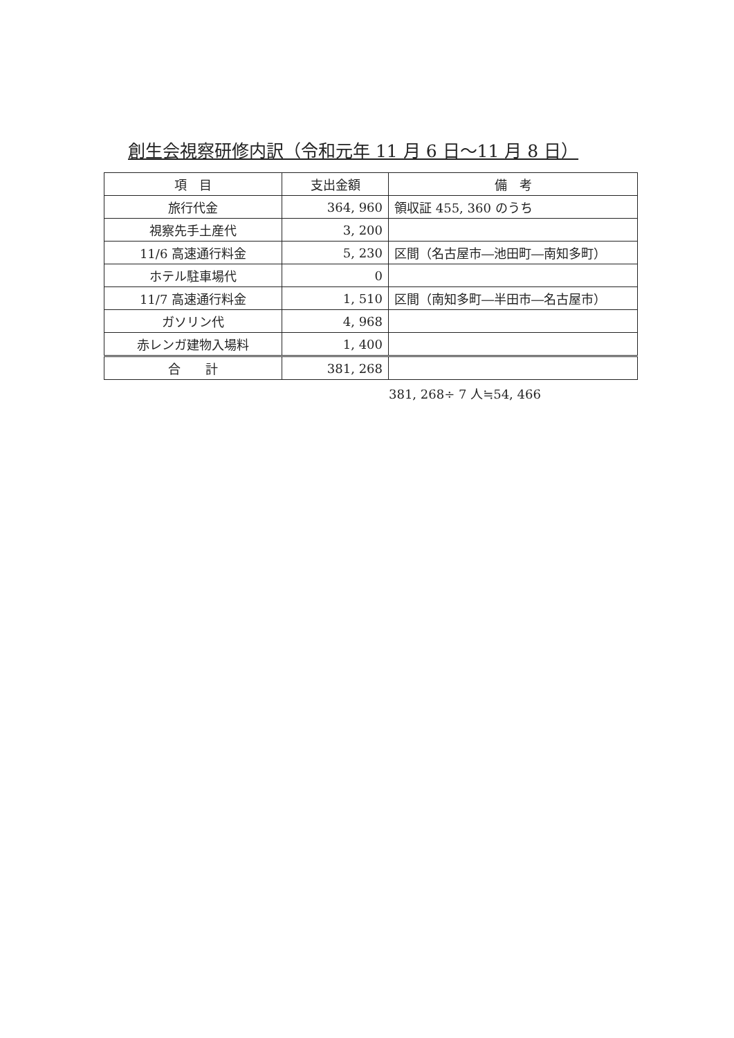創生会視察研修内訳（令和元年 11 月 6 日～11 月 8 日）
| 項 目 | 支出金額 | 備 考 |
| --- | --- | --- |
| 旅行代金 | 364, 960 | 領収証 455, 360 のうち |
| 視察先手土産代 | 3, 200 | |
| 11/6 高速通行料金 | 5, 230 | 区間（名古屋市―池田町―南知多町） |
| ホテル駐車場代 | 0 | |
| 11/7 高速通行料金 | 1, 510 | 区間（南知多町―半田市―名古屋市） |
| ガソリン代 | 4, 968 | |
| 赤レンガ建物入場料 | 1, 400 | |
| 合 計 | 381, 268 | |
381, 268÷ 7 人≒54, 466